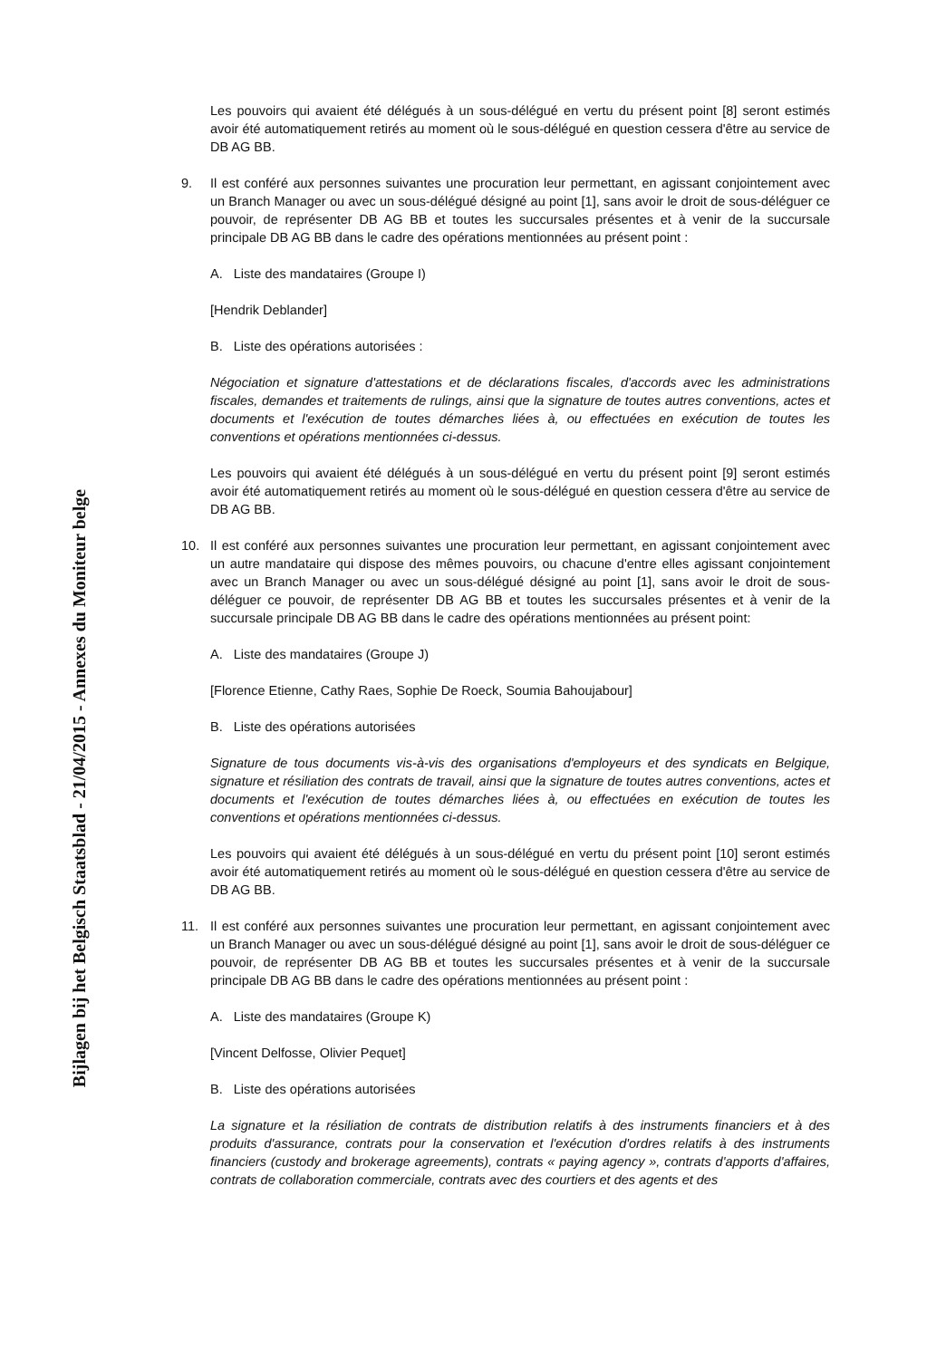Bijlagen bij het Belgisch Staatsblad - 21/04/2015 - Annexes du Moniteur belge
Les pouvoirs qui avaient été délégués à un sous-délégué en vertu du présent point [8] seront estimés avoir été automatiquement retirés au moment où le sous-délégué en question cessera d'être au service de DB AG BB.
9. Il est conféré aux personnes suivantes une procuration leur permettant, en agissant conjointement avec un Branch Manager ou avec un sous-délégué désigné au point [1], sans avoir le droit de sous-déléguer ce pouvoir, de représenter DB AG BB et toutes les succursales présentes et à venir de la succursale principale DB AG BB dans le cadre des opérations mentionnées au présent point :
A. Liste des mandataires (Groupe I)
[Hendrik Deblander]
B. Liste des opérations autorisées :
Négociation et signature d'attestations et de déclarations fiscales, d'accords avec les administrations fiscales, demandes et traitements de rulings, ainsi que la signature de toutes autres conventions, actes et documents et l'exécution de toutes démarches liées à, ou effectuées en exécution de toutes les conventions et opérations mentionnées ci-dessus.
Les pouvoirs qui avaient été délégués à un sous-délégué en vertu du présent point [9] seront estimés avoir été automatiquement retirés au moment où le sous-délégué en question cessera d'être au service de DB AG BB.
10. Il est conféré aux personnes suivantes une procuration leur permettant, en agissant conjointement avec un autre mandataire qui dispose des mêmes pouvoirs, ou chacune d'entre elles agissant conjointement avec un Branch Manager ou avec un sous-délégué désigné au point [1], sans avoir le droit de sous-déléguer ce pouvoir, de représenter DB AG BB et toutes les succursales présentes et à venir de la succursale principale DB AG BB dans le cadre des opérations mentionnées au présent point:
A. Liste des mandataires (Groupe J)
[Florence Etienne, Cathy Raes, Sophie De Roeck, Soumia Bahoujabour]
B. Liste des opérations autorisées
Signature de tous documents vis-à-vis des organisations d'employeurs et des syndicats en Belgique, signature et résiliation des contrats de travail, ainsi que la signature de toutes autres conventions, actes et documents et l'exécution de toutes démarches liées à, ou effectuées en exécution de toutes les conventions et opérations mentionnées ci-dessus.
Les pouvoirs qui avaient été délégués à un sous-délégué en vertu du présent point [10] seront estimés avoir été automatiquement retirés au moment où le sous-délégué en question cessera d'être au service de DB AG BB.
11. Il est conféré aux personnes suivantes une procuration leur permettant, en agissant conjointement avec un Branch Manager ou avec un sous-délégué désigné au point [1], sans avoir le droit de sous-déléguer ce pouvoir, de représenter DB AG BB et toutes les succursales présentes et à venir de la succursale principale DB AG BB dans le cadre des opérations mentionnées au présent point :
A. Liste des mandataires (Groupe K)
[Vincent Delfosse, Olivier Pequet]
B. Liste des opérations autorisées
La signature et la résiliation de contrats de distribution relatifs à des instruments financiers et à des produits d'assurance, contrats pour la conservation et l'exécution d'ordres relatifs à des instruments financiers (custody and brokerage agreements), contrats « paying agency », contrats d'apports d'affaires, contrats de collaboration commerciale, contrats avec des courtiers et des agents et des